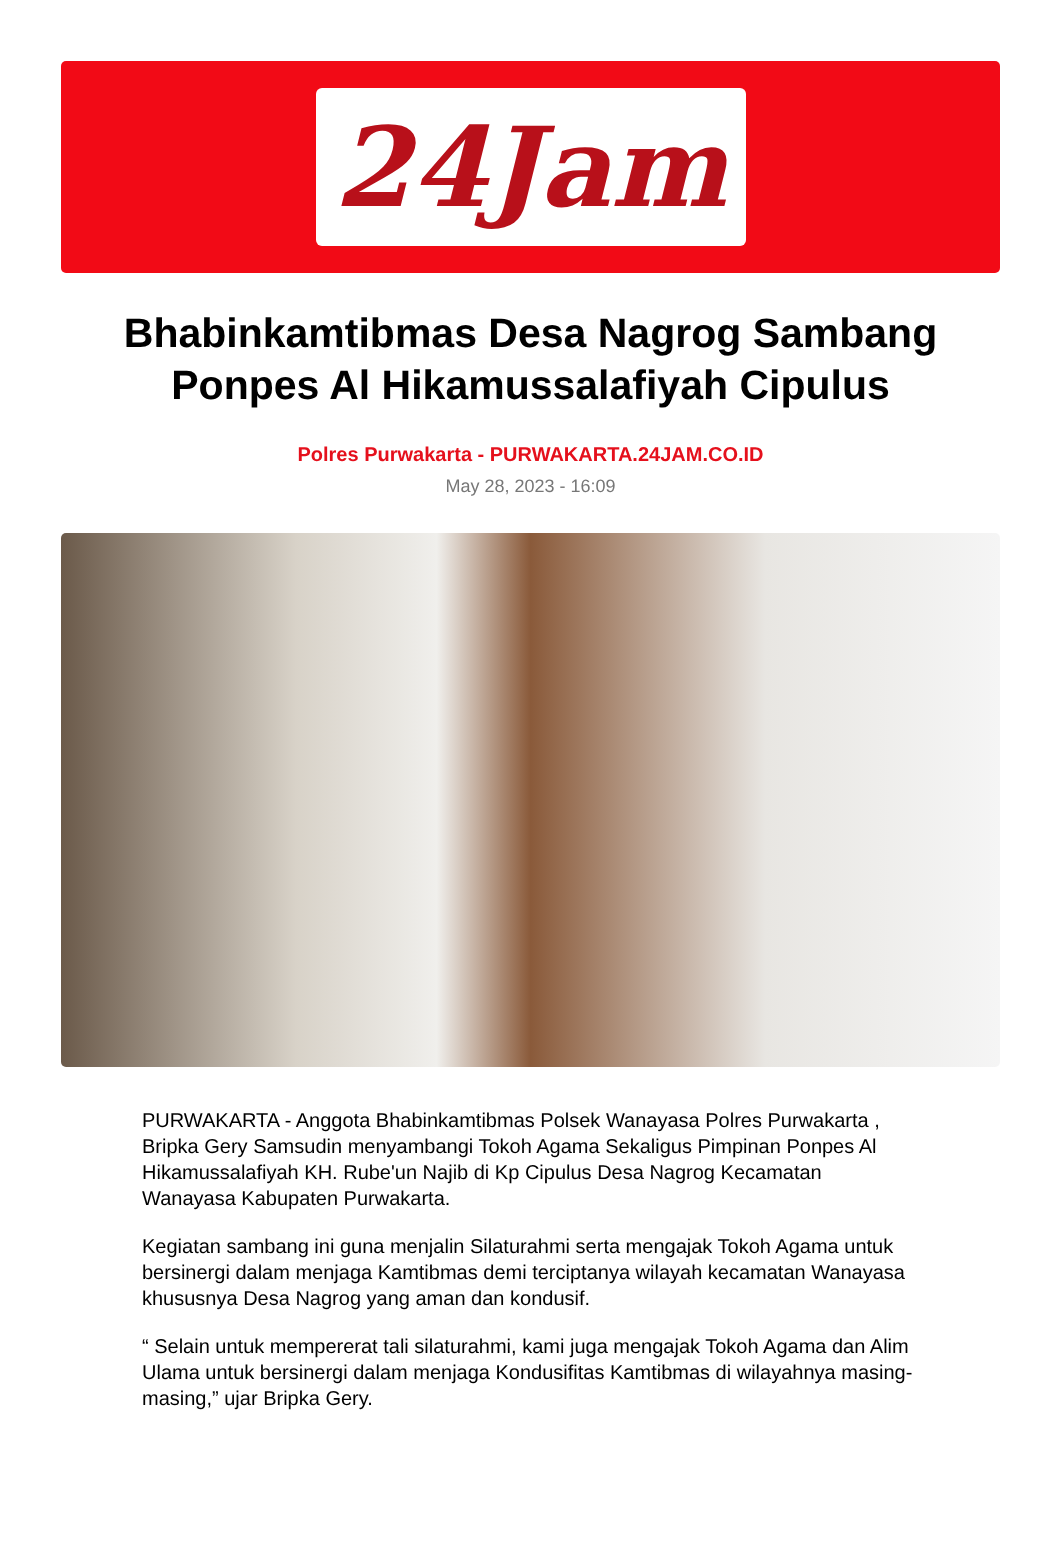24Jam
Bhabinkamtibmas Desa Nagrog Sambang Ponpes Al Hikamussalafiyah Cipulus
Polres Purwakarta - PURWAKARTA.24JAM.CO.ID
May 28, 2023 - 16:09
PURWAKARTA - Anggota Bhabinkamtibmas Polsek Wanayasa Polres Purwakarta , Bripka Gery Samsudin menyambangi Tokoh Agama Sekaligus Pimpinan Ponpes Al Hikamussalafiyah KH. Rube'un Najib di Kp Cipulus Desa Nagrog Kecamatan Wanayasa Kabupaten Purwakarta.
Kegiatan sambang ini guna menjalin Silaturahmi serta mengajak Tokoh Agama untuk bersinergi dalam menjaga Kamtibmas demi terciptanya wilayah kecamatan Wanayasa khususnya Desa Nagrog yang aman dan kondusif.
“ Selain untuk mempererat tali silaturahmi, kami juga mengajak Tokoh Agama dan Alim Ulama untuk bersinergi dalam menjaga Kondusifitas Kamtibmas di wilayahnya masing-masing,” ujar Bripka Gery.